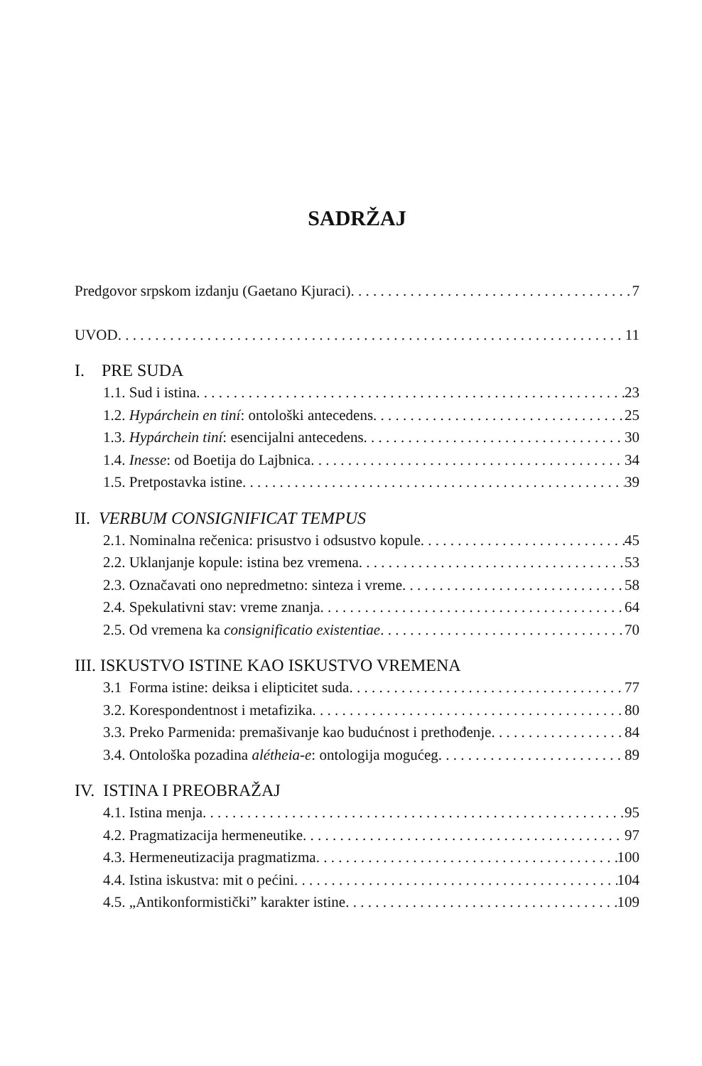SADRŽAJ
Predgovor srpskom izdanju (Gaetano Kjuraci) 7
UVOD 11
I. PRE SUDA
1.1. Sud i istina 23
1.2. Hypárchein en tiní: ontološki antecedens 25
1.3. Hypárchein tiní: esencijalni antecedens 30
1.4. Inesse: od Boetija do Lajbnica 34
1.5. Pretpostavka istine 39
II. VERBUM CONSIGNIFICAT TEMPUS
2.1. Nominalna rečenica: prisustvo i odsustvo kopule 45
2.2. Uklanjanje kopule: istina bez vremena 53
2.3. Označavati ono nepredmetno: sinteza i vreme 58
2.4. Spekulativni stav: vreme znanja 64
2.5. Od vremena ka consignificatio existentiae 70
III. ISKUSTVO ISTINE KAO ISKUSTVO VREMENA
3.1 Forma istine: deiksa i elipticitet suda 77
3.2. Korespondentnost i metafizika 80
3.3. Preko Parmenida: premašivanje kao budućnost i prethođenje 84
3.4. Ontološka pozadina alétheia-e: ontologija mogućeg 89
IV. ISTINA I PREOBRAŽAJ
4.1. Istina menja 95
4.2. Pragmatizacija hermeneutike 97
4.3. Hermeneutizacija pragmatizma 100
4.4. Istina iskustva: mit o pećini 104
4.5. „Antikonformistički” karakter istine 109